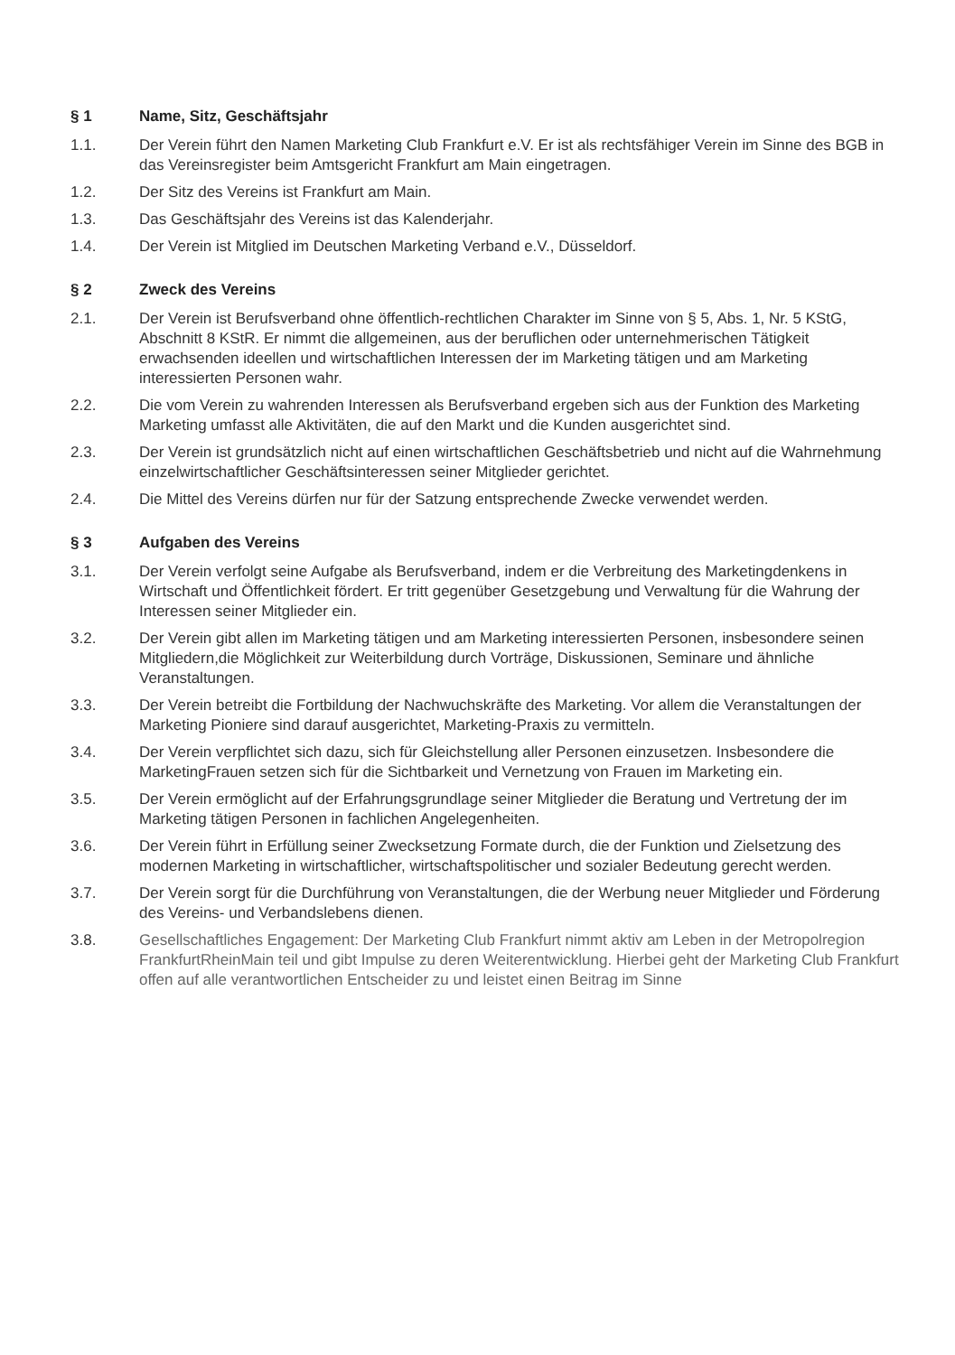§ 1 Name, Sitz, Geschäftsjahr
1.1. Der Verein führt den Namen Marketing Club Frankfurt e.V. Er ist als rechtsfähiger Verein im Sinne des BGB in das Vereinsregister beim Amtsgericht Frankfurt am Main eingetragen.
1.2. Der Sitz des Vereins ist Frankfurt am Main.
1.3. Das Geschäftsjahr des Vereins ist das Kalenderjahr.
1.4. Der Verein ist Mitglied im Deutschen Marketing Verband e.V., Düsseldorf.
§ 2 Zweck des Vereins
2.1. Der Verein ist Berufsverband ohne öffentlich-rechtlichen Charakter im Sinne von § 5, Abs. 1, Nr. 5 KStG, Abschnitt 8 KStR. Er nimmt die allgemeinen, aus der beruflichen oder unternehmerischen Tätigkeit erwachsenden ideellen und wirtschaftlichen Interessen der im Marketing tätigen und am Marketing interessierten Personen wahr.
2.2. Die vom Verein zu wahrenden Interessen als Berufsverband ergeben sich aus der Funktion des Marketing Marketing umfasst alle Aktivitäten, die auf den Markt und die Kunden ausgerichtet sind.
2.3. Der Verein ist grundsätzlich nicht auf einen wirtschaftlichen Geschäftsbetrieb und nicht auf die Wahrnehmung einzelwirtschaftlicher Geschäftsinteressen seiner Mitglieder gerichtet.
2.4. Die Mittel des Vereins dürfen nur für der Satzung entsprechende Zwecke verwendet werden.
§ 3 Aufgaben des Vereins
3.1. Der Verein verfolgt seine Aufgabe als Berufsverband, indem er die Verbreitung des Marketingdenkens in Wirtschaft und Öffentlichkeit fördert. Er tritt gegenüber Gesetzgebung und Verwaltung für die Wahrung der Interessen seiner Mitglieder ein.
3.2. Der Verein gibt allen im Marketing tätigen und am Marketing interessierten Personen, insbesondere seinen Mitgliedern,die Möglichkeit zur Weiterbildung durch Vorträge, Diskussionen, Seminare und ähnliche Veranstaltungen.
3.3. Der Verein betreibt die Fortbildung der Nachwuchskräfte des Marketing. Vor allem die Veranstaltungen der Marketing Pioniere sind darauf ausgerichtet, Marketing-Praxis zu vermitteln.
3.4. Der Verein verpflichtet sich dazu, sich für Gleichstellung aller Personen einzusetzen. Insbesondere die MarketingFrauen setzen sich für die Sichtbarkeit und Vernetzung von Frauen im Marketing ein.
3.5. Der Verein ermöglicht auf der Erfahrungsgrundlage seiner Mitglieder die Beratung und Vertretung der im Marketing tätigen Personen in fachlichen Angelegenheiten.
3.6. Der Verein führt in Erfüllung seiner Zwecksetzung Formate durch, die der Funktion und Zielsetzung des modernen Marketing in wirtschaftlicher, wirtschaftspolitischer und sozialer Bedeutung gerecht werden.
3.7. Der Verein sorgt für die Durchführung von Veranstaltungen, die der Werbung neuer Mitglieder und Förderung des Vereins- und Verbandslebens dienen.
3.8. Gesellschaftliches Engagement: Der Marketing Club Frankfurt nimmt aktiv am Leben in der Metropolregion FrankfurtRheinMain teil und gibt Impulse zu deren Weiterentwicklung. Hierbei geht der Marketing Club Frankfurt offen auf alle verantwortlichen Entscheider zu und leistet einen Beitrag im Sinne